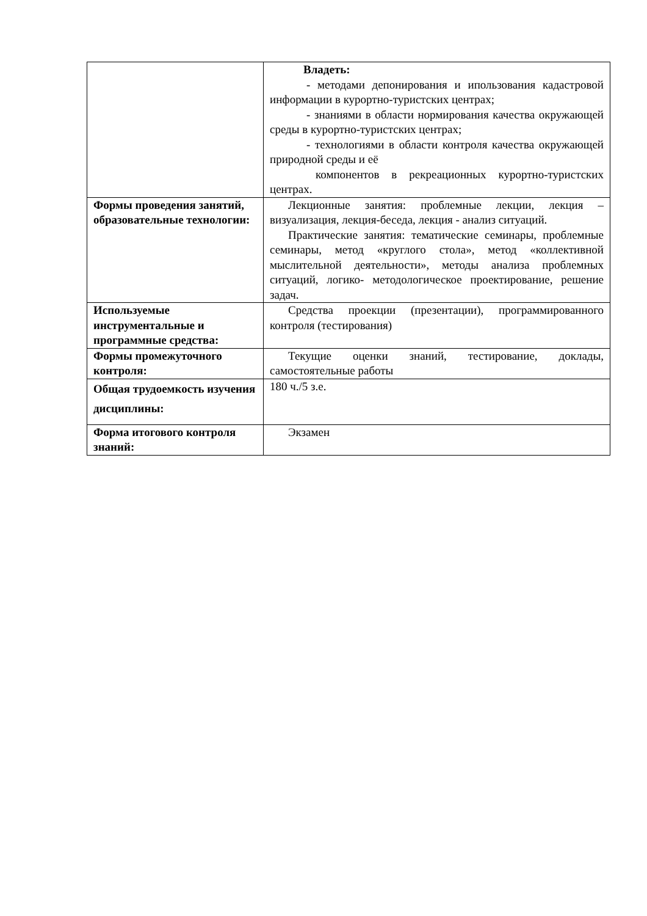| | Владеть: - методами депонирования и ипользования кадастровой информации в курортно-туристских центрах; - знаниями в области нормирования качества окружающей среды в курортно-туристских центрах; - технологиями в области контроля качества окружающей природной среды и её компонентов в рекреационных курортно-туристских центрах. |
| Формы проведения занятий, образовательные технологии: | Лекционные занятия: проблемные лекции, лекция – визуализация, лекция-беседа, лекция - анализ ситуаций. Практические занятия: тематические семинары, проблемные семинары, метод «круглого стола», метод «коллективной мыслительной деятельности», методы анализа проблемных ситуаций, логико- методологическое проектирование, решение задач. |
| Используемые инструментальные и программные средства: | Средства проекции (презентации), программированного контроля (тестирования) |
| Формы промежуточного контроля: | Текущие оценки знаний, тестирование, доклады, самостоятельные работы |
| Общая трудоемкость изучения дисциплины: | 180 ч./5 з.е. |
| Форма итогового контроля знаний: | Экзамен |